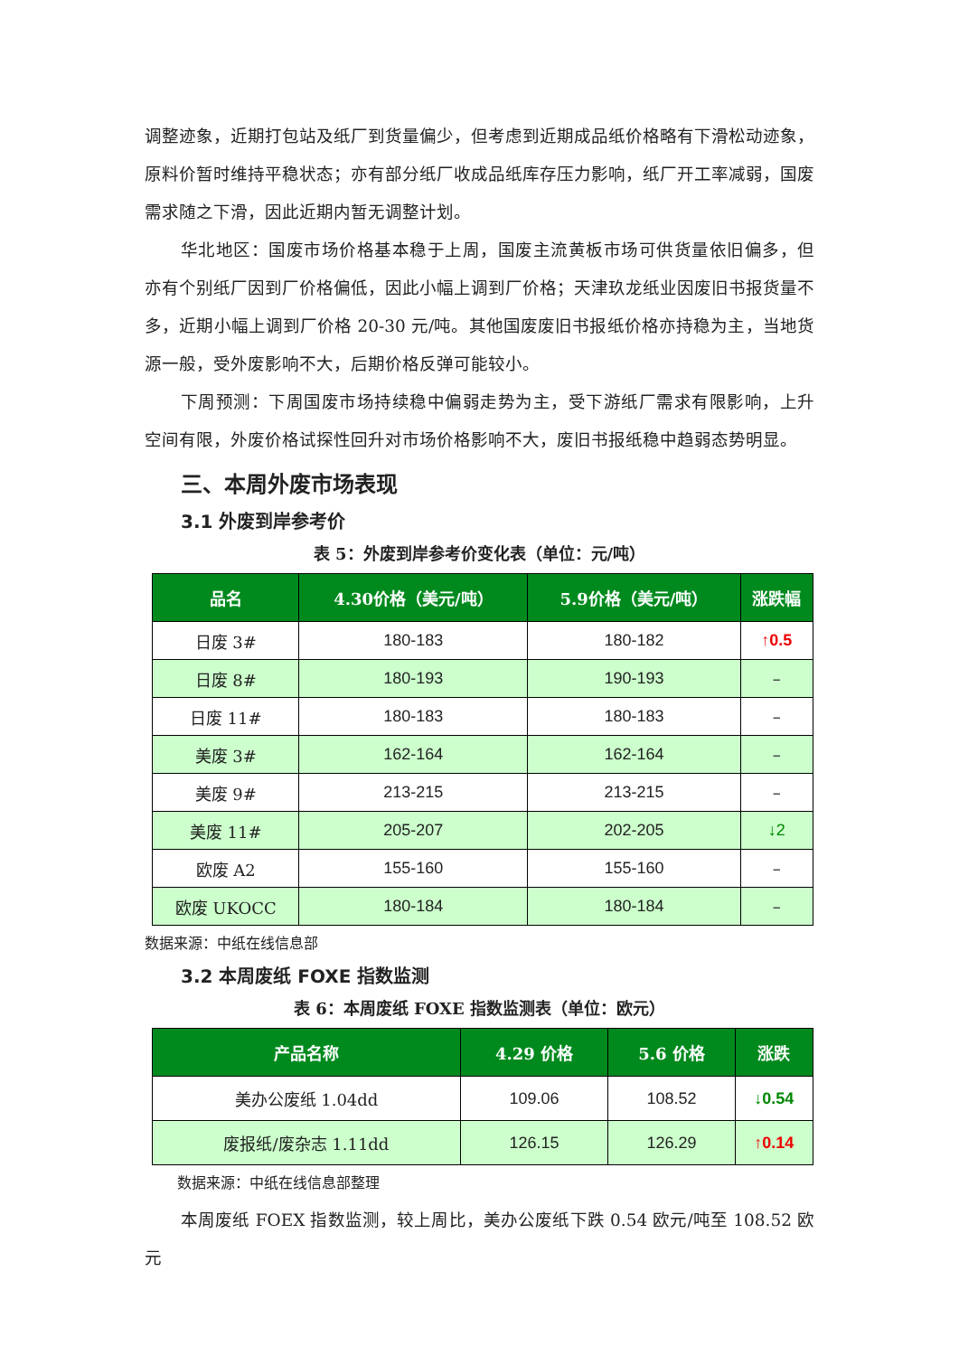调整迹象，近期打包站及纸厂到货量偏少，但考虑到近期成品纸价格略有下滑松动迹象，原料价暂时维持平稳状态；亦有部分纸厂收成品纸库存压力影响，纸厂开工率减弱，国废需求随之下滑，因此近期内暂无调整计划。
华北地区：国废市场价格基本稳于上周，国废主流黄板市场可供货量依旧偏多，但亦有个别纸厂因到厂价格偏低，因此小幅上调到厂价格；天津玖龙纸业因废旧书报货量不多，近期小幅上调到厂价格 20-30 元/吨。其他国废废旧书报纸价格亦持稳为主，当地货源一般，受外废影响不大，后期价格反弹可能较小。
下周预测：下周国废市场持续稳中偏弱走势为主，受下游纸厂需求有限影响，上升空间有限，外废价格试探性回升对市场价格影响不大，废旧书报纸稳中趋弱态势明显。
三、本周外废市场表现
3.1 外废到岸参考价
表 5：外废到岸参考价变化表（单位：元/吨）
| 品名 | 4.30价格（美元/吨） | 5.9价格（美元/吨） | 涨跌幅 |
| --- | --- | --- | --- |
| 日废 3# | 180-183 | 180-182 | ↑0.5 |
| 日废 8# | 180-193 | 190-193 | – |
| 日废 11# | 180-183 | 180-183 | – |
| 美废 3# | 162-164 | 162-164 | – |
| 美废 9# | 213-215 | 213-215 | – |
| 美废 11# | 205-207 | 202-205 | ↓2 |
| 欧废 A2 | 155-160 | 155-160 | – |
| 欧废 UKOCC | 180-184 | 180-184 | – |
数据来源：中纸在线信息部
3.2 本周废纸 FOXE 指数监测
表 6：本周废纸 FOXE 指数监测表（单位：欧元）
| 产品名称 | 4.29 价格 | 5.6 价格 | 涨跌 |
| --- | --- | --- | --- |
| 美办公废纸 1.04dd | 109.06 | 108.52 | ↓0.54 |
| 废报纸/废杂志 1.11dd | 126.15 | 126.29 | ↑0.14 |
数据来源：中纸在线信息部整理
本周废纸 FOEX 指数监测，较上周比，美办公废纸下跌 0.54 欧元/吨至 108.52 欧元